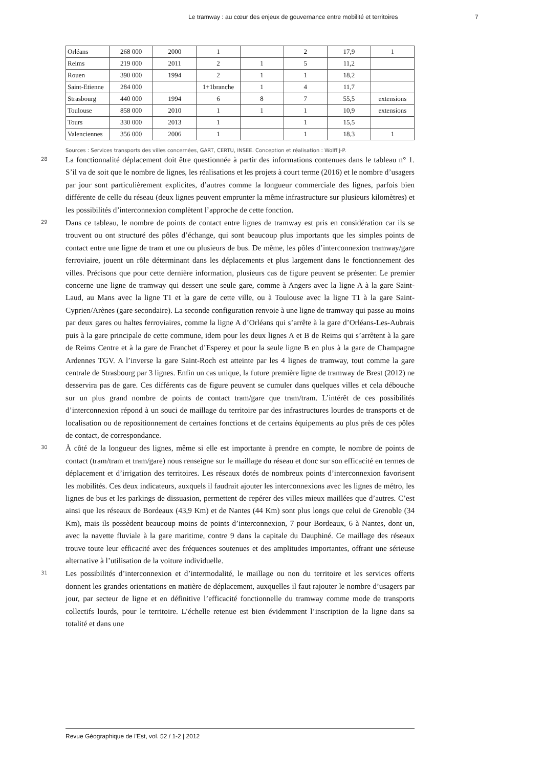Le tramway : au cœur des enjeux de gouvernance entre mobilité et territoires 7
| Orléans | 268 000 | 2000 | 1 | | 2 | 17,9 | 1 |
| Reims | 219 000 | 2011 | 2 | 1 | 5 | 11,2 | |
| Rouen | 390 000 | 1994 | 2 | 1 | 1 | 18,2 | |
| Saint-Etienne | 284 000 | | 1+1branche | 1 | 4 | 11,7 | |
| Strasbourg | 440 000 | 1994 | 6 | 8 | 7 | 55,5 | extensions |
| Toulouse | 858 000 | 2010 | 1 | 1 | 1 | 10,9 | extensions |
| Tours | 330 000 | 2013 | 1 | | 1 | 15,5 | |
| Valenciennes | 356 000 | 2006 | 1 | | 1 | 18,3 | 1 |
Sources : Services transports des villes concernées, GART, CERTU, INSEE. Conception et réalisation : Wolff J-P.
28
La fonctionnalité déplacement doit être questionnée à partir des informations contenues dans le tableau n° 1. S’il va de soit que le nombre de lignes, les réalisations et les projets à court terme (2016) et le nombre d’usagers par jour sont particulièrement explicites, d’autres comme la longueur commerciale des lignes, parfois bien différente de celle du réseau (deux lignes peuvent emprunter la même infrastructure sur plusieurs kilomètres) et les possibilités d’interconnexion complètent l’approche de cette fonction.
29
Dans ce tableau, le nombre de points de contact entre lignes de tramway est pris en considération car ils se trouvent ou ont structuré des pôles d’échange, qui sont beaucoup plus importants que les simples points de contact entre une ligne de tram et une ou plusieurs de bus. De même, les pôles d’interconnexion tramway/gare ferroviaire, jouent un rôle déterminant dans les déplacements et plus largement dans le fonctionnement des villes. Précisons que pour cette dernière information, plusieurs cas de figure peuvent se présenter. Le premier concerne une ligne de tramway qui dessert une seule gare, comme à Angers avec la ligne A à la gare Saint-Laud, au Mans avec la ligne T1 et la gare de cette ville, ou à Toulouse avec la ligne T1 à la gare Saint-Cyprien/Arènes (gare secondaire). La seconde configuration renvoie à une ligne de tramway qui passe au moins par deux gares ou haltes ferroviaires, comme la ligne A d’Orléans qui s’arrête à la gare d’Orléans-Les-Aubrais puis à la gare principale de cette commune, idem pour les deux lignes A et B de Reims qui s’arrêtent à la gare de Reims Centre et à la gare de Franchet d’Esperey et pour la seule ligne B en plus à la gare de Champagne Ardennes TGV. A l’inverse la gare Saint-Roch est atteinte par les 4 lignes de tramway, tout comme la gare centrale de Strasbourg par 3 lignes. Enfin un cas unique, la future première ligne de tramway de Brest (2012) ne desservira pas de gare. Ces différents cas de figure peuvent se cumuler dans quelques villes et cela débouche sur un plus grand nombre de points de contact tram/gare que tram/tram. L’intérêt de ces possibilités d’interconnexion répond à un souci de maillage du territoire par des infrastructures lourdes de transports et de localisation ou de repositionnement de certaines fonctions et de certains équipements au plus près de ces pôles de contact, de correspondance.
30
À côté de la longueur des lignes, même si elle est importante à prendre en compte, le nombre de points de contact (tram/tram et tram/gare) nous renseigne sur le maillage du réseau et donc sur son efficacité en termes de déplacement et d’irrigation des territoires. Les réseaux dotés de nombreux points d’interconnexion favorisent les mobilités. Ces deux indicateurs, auxquels il faudrait ajouter les interconnexions avec les lignes de métro, les lignes de bus et les parkings de dissuasion, permettent de repérer des villes mieux maillées que d’autres. C’est ainsi que les réseaux de Bordeaux (43,9 Km) et de Nantes (44 Km) sont plus longs que celui de Grenoble (34 Km), mais ils possèdent beaucoup moins de points d’interconnexion, 7 pour Bordeaux, 6 à Nantes, dont un, avec la navette fluviale à la gare maritime, contre 9 dans la capitale du Dauphiné. Ce maillage des réseaux trouve toute leur efficacité avec des fréquences soutenues et des amplitudes importantes, offrant une sérieuse alternative à l’utilisation de la voiture individuelle.
31
Les possibilités d’interconnexion et d’intermodalité, le maillage ou non du territoire et les services offerts donnent les grandes orientations en matière de déplacement, auxquelles il faut rajouter le nombre d’usagers par jour, par secteur de ligne et en définitive l’efficacité fonctionnelle du tramway comme mode de transports collectifs lourds, pour le territoire. L’échelle retenue est bien évidemment l’inscription de la ligne dans sa totalité et dans une
Revue Géographique de l'Est, vol. 52 / 1-2 | 2012